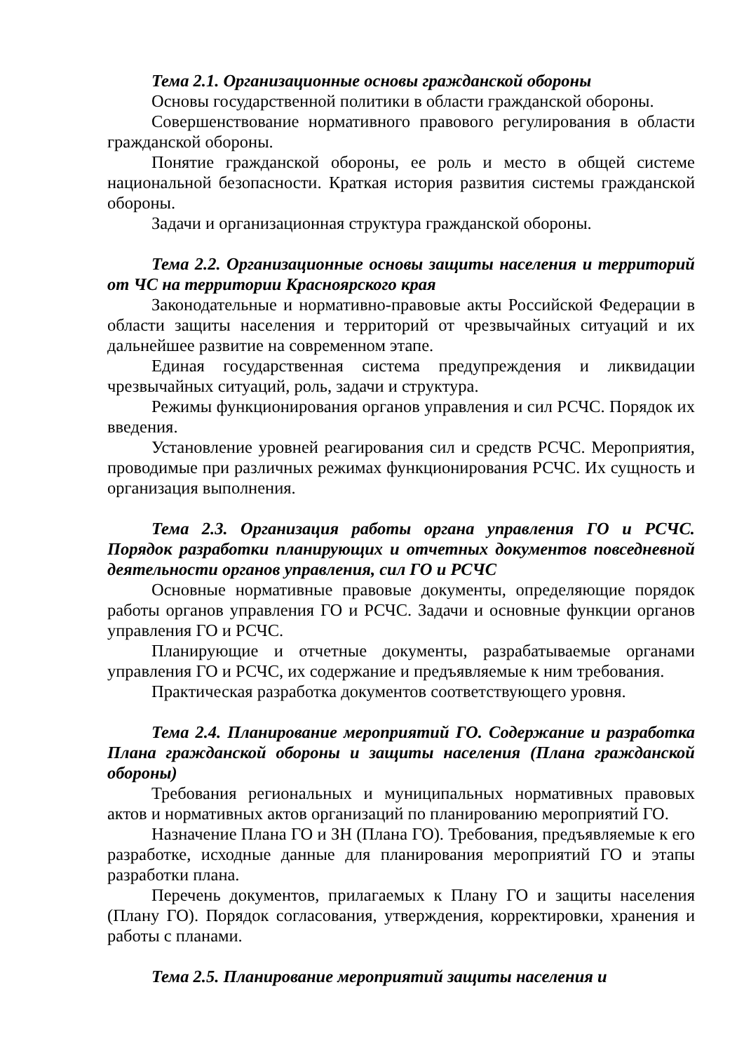Тема 2.1. Организационные основы гражданской обороны
Основы государственной политики в области гражданской обороны.
Совершенствование нормативного правового регулирования в области гражданской обороны.
Понятие гражданской обороны, ее роль и место в общей системе национальной безопасности. Краткая история развития системы гражданской обороны.
Задачи и организационная структура гражданской обороны.
Тема 2.2. Организационные основы защиты населения и территорий от ЧС на территории Красноярского края
Законодательные и нормативно-правовые акты Российской Федерации в области защиты населения и территорий от чрезвычайных ситуаций и их дальнейшее развитие на современном этапе.
Единая государственная система предупреждения и ликвидации чрезвычайных ситуаций, роль, задачи и структура.
Режимы функционирования органов управления и сил РСЧС. Порядок их введения.
Установление уровней реагирования сил и средств РСЧС. Мероприятия, проводимые при различных режимах функционирования РСЧС. Их сущность и организация выполнения.
Тема 2.3. Организация работы органа управления ГО и РСЧС. Порядок разработки планирующих и отчетных документов повседневной деятельности органов управления, сил ГО и РСЧС
Основные нормативные правовые документы, определяющие порядок работы органов управления ГО и РСЧС. Задачи и основные функции органов управления ГО и РСЧС.
Планирующие и отчетные документы, разрабатываемые органами управления ГО и РСЧС, их содержание и предъявляемые к ним требования.
Практическая разработка документов соответствующего уровня.
Тема 2.4. Планирование мероприятий ГО. Содержание и разработка Плана гражданской обороны и защиты населения (Плана гражданской обороны)
Требования региональных и муниципальных нормативных правовых актов и нормативных актов организаций по планированию мероприятий ГО.
Назначение Плана ГО и ЗН (Плана ГО). Требования, предъявляемые к его разработке, исходные данные для планирования мероприятий ГО и этапы разработки плана.
Перечень документов, прилагаемых к Плану ГО и защиты населения (Плану ГО). Порядок согласования, утверждения, корректировки, хранения и работы с планами.
Тема 2.5. Планирование мероприятий защиты населения и